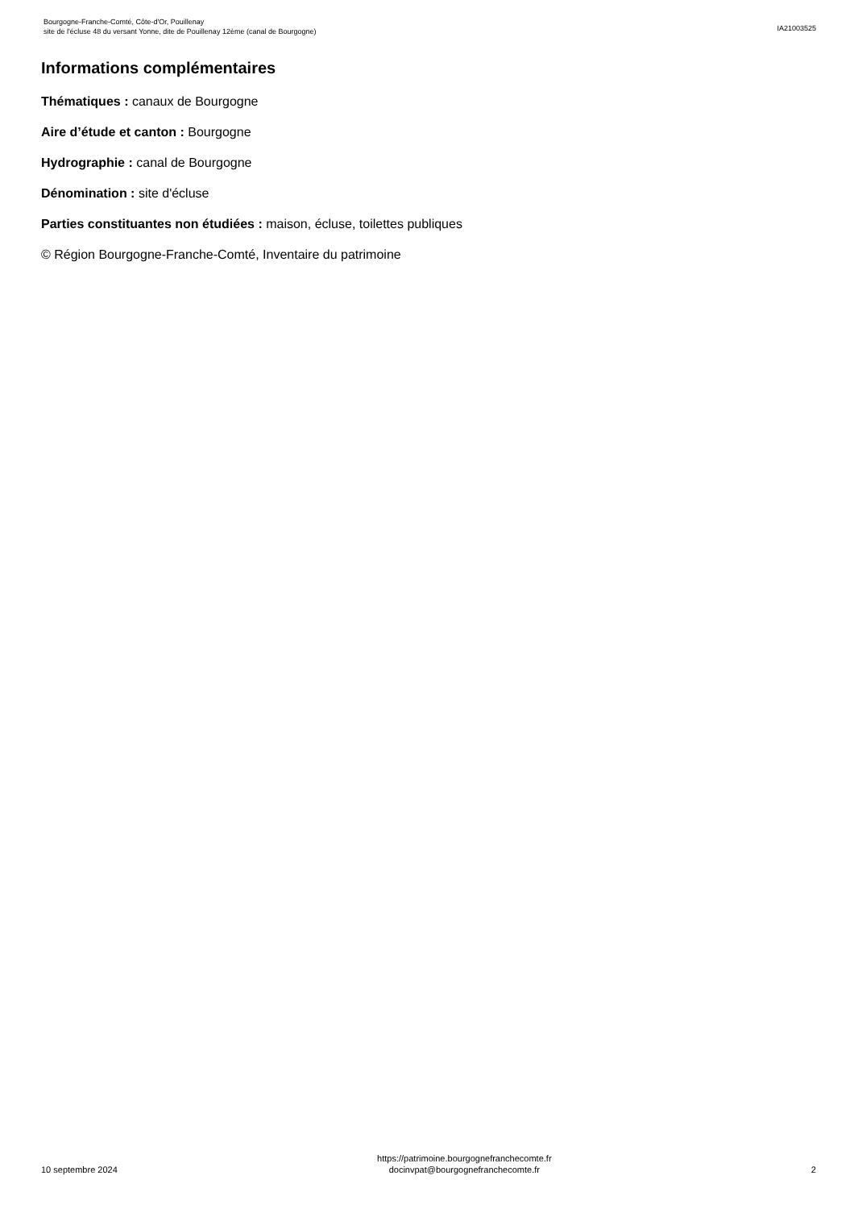Bourgogne-Franche-Comté, Côte-d'Or, Pouillenay
site de l'écluse 48 du versant Yonne, dite de Pouillenay 12ème (canal de Bourgogne)
IA21003525
Informations complémentaires
Thématiques : canaux de Bourgogne
Aire d’étude et canton : Bourgogne
Hydrographie : canal de Bourgogne
Dénomination : site d'écluse
Parties constituantes non étudiées : maison, écluse, toilettes publiques
© Région Bourgogne-Franche-Comté, Inventaire du patrimoine
10 septembre 2024
https://patrimoine.bourgognefranchecomte.fr
docinvpat@bourgognefranchecomte.fr
2